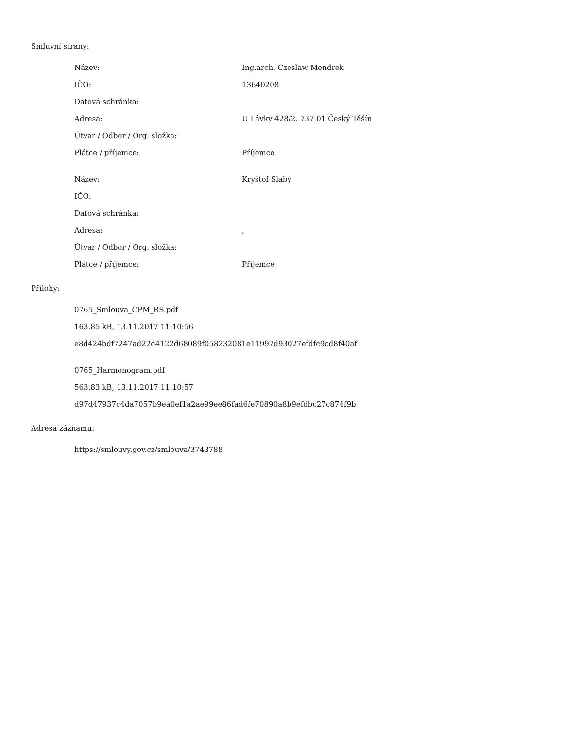Smluvní strany:
| Název: | Ing.arch. Czeslaw Mendrek |
| IČO: | 13640208 |
| Datová schránka: | |
| Adresa: | U Lávky 428/2, 737 01 Český Těšín |
| Útvar / Odbor / Org. složka: | |
| Plátce / příjemce: | Příjemce |
| Název: | Kryštof Slabý |
| IČO: | |
| Datová schránka: | |
| Adresa: | , |
| Útvar / Odbor / Org. složka: | |
| Plátce / příjemce: | Příjemce |
Přílohy:
0765_Smlouva_CPM_RS.pdf
163.85 kB, 13.11.2017 11:10:56
e8d424bdf7247ad22d4122d68089f058232081e11997d93027efdfc9cd8f40af
0765_Harmonogram.pdf
563.83 kB, 13.11.2017 11:10:57
d97d47937c4da7057b9ea0ef1a2ae99ee86fad6fe70890a8b9efdbc27c874f9b
Adresa záznamu:
https://smlouvy.gov.cz/smlouva/3743788